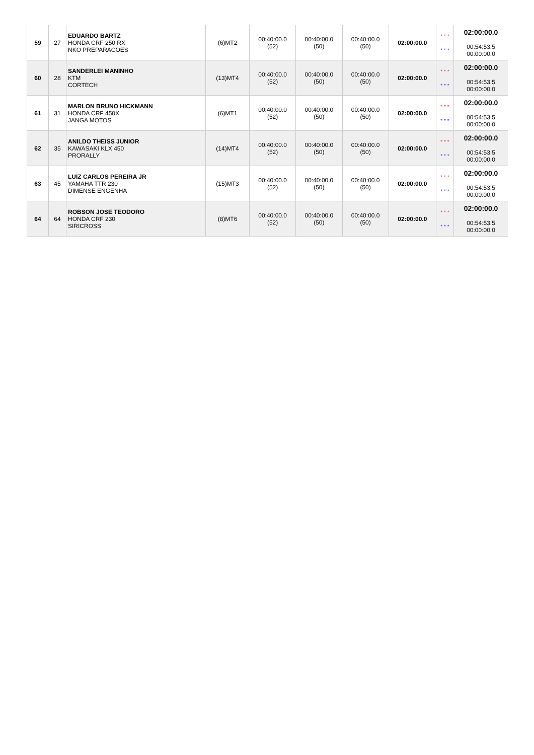| 59 | 27 | EDUARDO BARTZ HONDA CRF 250 RX NKO PREPARACOES | (6)MT2 | 00:40:00.0 (52) | 00:40:00.0 (50) | 00:40:00.0 (50) | 02:00:00.0 | * * * * * * | 02:00:00.0 00:54:53.5 00:00:00.0 |
| 60 | 28 | SANDERLEI MANINHO KTM CORTECH | (13)MT4 | 00:40:00.0 (52) | 00:40:00.0 (50) | 00:40:00.0 (50) | 02:00:00.0 | * * * * * * | 02:00:00.0 00:54:53.5 00:00:00.0 |
| 61 | 31 | MARLON BRUNO HICKMANN HONDA CRF 450X JANGA MOTOS | (6)MT1 | 00:40:00.0 (52) | 00:40:00.0 (50) | 00:40:00.0 (50) | 02:00:00.0 | * * * * * * | 02:00:00.0 00:54:53.5 00:00:00.0 |
| 62 | 35 | ANILDO THEISS JUNIOR KAWASAKI KLX 450 PRORALLY | (14)MT4 | 00:40:00.0 (52) | 00:40:00.0 (50) | 00:40:00.0 (50) | 02:00:00.0 | * * * * * * | 02:00:00.0 00:54:53.5 00:00:00.0 |
| 63 | 45 | LUIZ CARLOS PEREIRA JR YAMAHA TTR 230 DIMENSE ENGENHA | (15)MT3 | 00:40:00.0 (52) | 00:40:00.0 (50) | 00:40:00.0 (50) | 02:00:00.0 | * * * * * * | 02:00:00.0 00:54:53.5 00:00:00.0 |
| 64 | 64 | ROBSON JOSE TEODORO HONDA CRF 230 SIRICROSS | (8)MT6 | 00:40:00.0 (52) | 00:40:00.0 (50) | 00:40:00.0 (50) | 02:00:00.0 | * * * * * * | 02:00:00.0 00:54:53.5 00:00:00.0 |